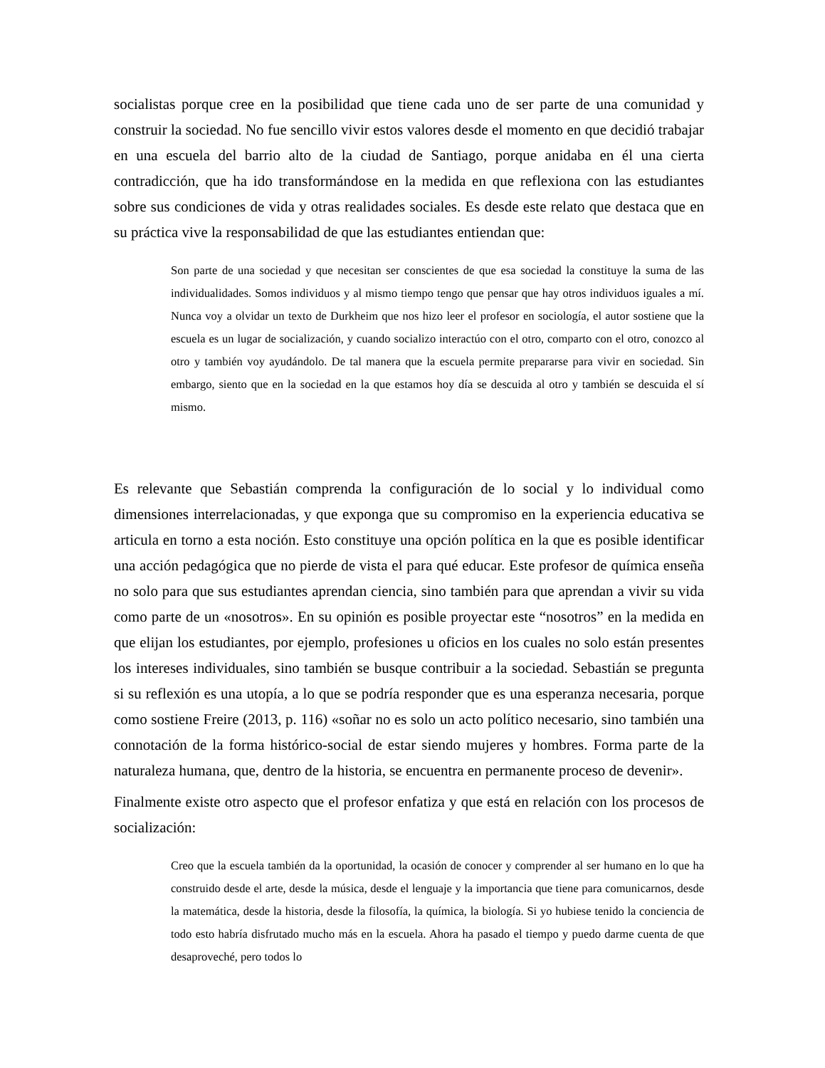socialistas porque cree en la posibilidad que tiene cada uno de ser parte de una comunidad y construir la sociedad. No fue sencillo vivir estos valores desde el momento en que decidió trabajar en una escuela del barrio alto de la ciudad de Santiago, porque anidaba en él una cierta contradicción, que ha ido transformándose en la medida en que reflexiona con las estudiantes sobre sus condiciones de vida y otras realidades sociales. Es desde este relato que destaca que en su práctica vive la responsabilidad de que las estudiantes entiendan que:
Son parte de una sociedad y que necesitan ser conscientes de que esa sociedad la constituye la suma de las individualidades. Somos individuos y al mismo tiempo tengo que pensar que hay otros individuos iguales a mí. Nunca voy a olvidar un texto de Durkheim que nos hizo leer el profesor en sociología, el autor sostiene que la escuela es un lugar de socialización, y cuando socializo interactúo con el otro, comparto con el otro, conozco al otro y también voy ayudándolo. De tal manera que la escuela permite prepararse para vivir en sociedad. Sin embargo, siento que en la sociedad en la que estamos hoy día se descuida al otro y también se descuida el sí mismo.
Es relevante que Sebastián comprenda la configuración de lo social y lo individual como dimensiones interrelacionadas, y que exponga que su compromiso en la experiencia educativa se articula en torno a esta noción. Esto constituye una opción política en la que es posible identificar una acción pedagógica que no pierde de vista el para qué educar. Este profesor de química enseña no solo para que sus estudiantes aprendan ciencia, sino también para que aprendan a vivir su vida como parte de un «nosotros». En su opinión es posible proyectar este “nosotros” en la medida en que elijan los estudiantes, por ejemplo, profesiones u oficios en los cuales no solo están presentes los intereses individuales, sino también se busque contribuir a la sociedad. Sebastián se pregunta si su reflexión es una utopía, a lo que se podría responder que es una esperanza necesaria, porque como sostiene Freire (2013, p. 116) «soñar no es solo un acto político necesario, sino también una connotación de la forma histórico-social de estar siendo mujeres y hombres. Forma parte de la naturaleza humana, que, dentro de la historia, se encuentra en permanente proceso de devenir».
Finalmente existe otro aspecto que el profesor enfatiza y que está en relación con los procesos de socialización:
Creo que la escuela también da la oportunidad, la ocasión de conocer y comprender al ser humano en lo que ha construido desde el arte, desde la música, desde el lenguaje y la importancia que tiene para comunicarnos, desde la matemática, desde la historia, desde la filosofía, la química, la biología. Si yo hubiese tenido la conciencia de todo esto habría disfrutado mucho más en la escuela. Ahora ha pasado el tiempo y puedo darme cuenta de que desaproveché, pero todos lo